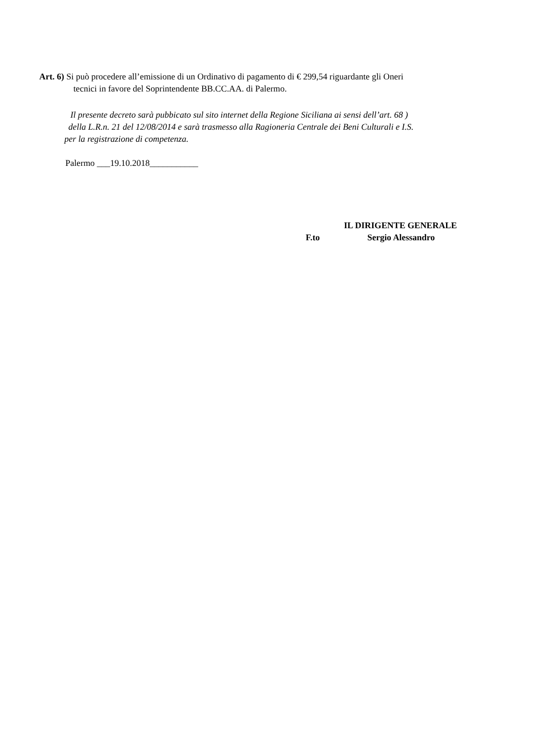Art. 6) Si può procedere all’emissione di un Ordinativo di pagamento di € 299,54 riguardante gli Oneri
tecnici in favore del Soprintendente BB.CC.AA. di Palermo.
Il presente decreto sarà pubbicato sul sito internet della Regione Siciliana ai sensi dell’art. 68 )
della L.R.n. 21 del 12/08/2014 e sarà trasmesso alla Ragioneria Centrale dei Beni Culturali e I.S.
per la registrazione di competenza.
Palermo ___19.10.2018___________
IL DIRIGENTE GENERALE
F.to Sergio Alessandro